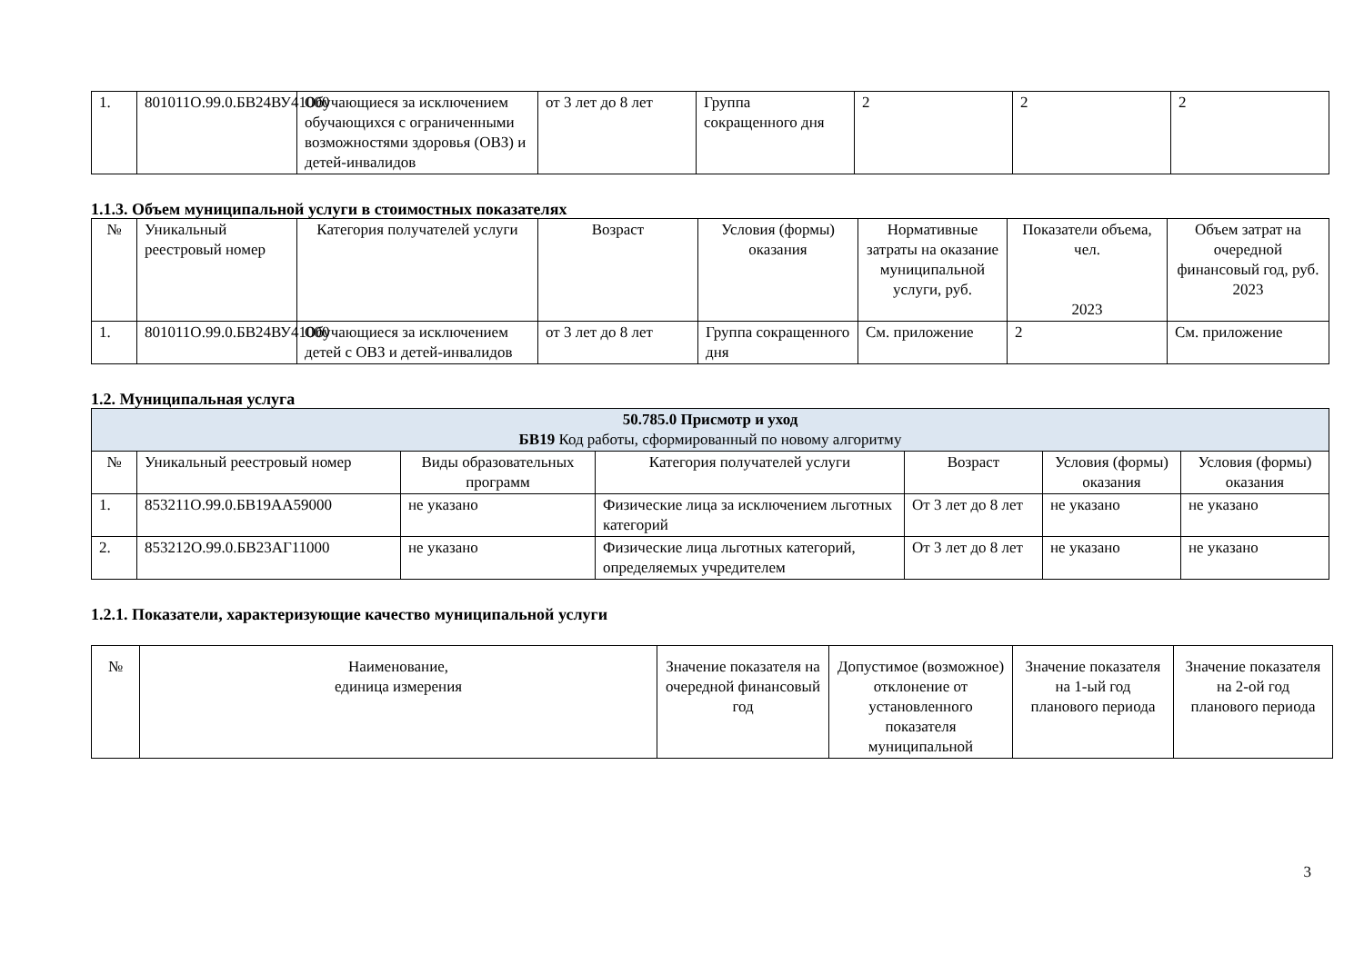| 1. | 801011О.99.0.БВ24ВУ41000 | Обучающиеся за исключением обучающихся с ограниченными возможностями здоровья (ОВЗ) и детей-инвалидов | от 3 лет до 8 лет | Группа сокращенного дня | 2 | 2 | 2 |
1.1.3. Объем муниципальной услуги в стоимостных показателях
| № | Уникальный реестровый номер | Категория получателей услуги | Возраст | Условия (формы) оказания | Нормативные затраты на оказание муниципальной услуги, руб. | Показатели объема, чел. 2023 | Объем затрат на очередной финансовый год, руб. 2023 |
| --- | --- | --- | --- | --- | --- | --- | --- |
| 1. | 801011О.99.0.БВ24ВУ41000 | Обучающиеся за исключением детей с ОВЗ и детей-инвалидов | от 3 лет до 8 лет | Группа сокращенного дня | См. приложение | 2 | См. приложение |
1.2. Муниципальная услуга
| 50.785.0 Присмотр и уход БВ19 Код работы, сформированный по новому алгоритму | | | | | | |
| № | Уникальный реестровый номер | Виды образовательных программ | Категория получателей услуги | Возраст | Условия (формы) оказания | Условия (формы) оказания |
| 1. | 853211О.99.0.БВ19АА59000 | не указано | Физические лица за исключением льготных категорий | От 3 лет до 8 лет | не указано | не указано |
| 2. | 853212О.99.0.БВ23АГ11000 | не указано | Физические лица льготных категорий, определяемых учредителем | От 3 лет до 8 лет | не указано | не указано |
1.2.1. Показатели, характеризующие качество муниципальной услуги
| № | Наименование, единица измерения | Значение показателя на очередной финансовый год | Допустимое (возможное) отклонение от установленного показателя муниципальной | Значение показателя на 1-ый год планового периода | Значение показателя на 2-ой год планового периода |
| --- | --- | --- | --- | --- | --- |
3